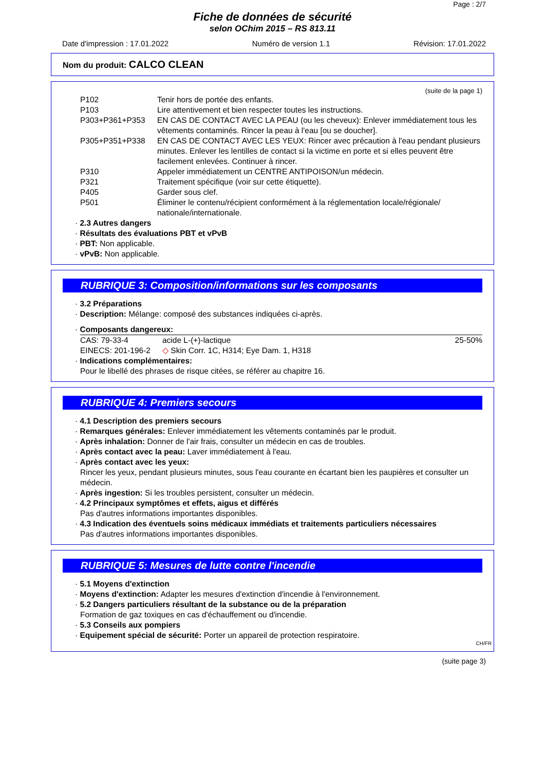Page : 2/7
Fiche de données de sécurité
selon OChim 2015 – RS 813.11
Date d'impression : 17.01.2022 Numéro de version 1.1 Révision: 17.01.2022
Nom du produit: CALCO CLEAN
(suite de la page 1)
| P102 | Tenir hors de portée des enfants. |
| P103 | Lire attentivement et bien respecter toutes les instructions. |
| P303+P361+P353 | EN CAS DE CONTACT AVEC LA PEAU (ou les cheveux): Enlever immédiatement tous les vêtements contaminés. Rincer la peau à l'eau [ou se doucher]. |
| P305+P351+P338 | EN CAS DE CONTACT AVEC LES YEUX: Rincer avec précaution à l'eau pendant plusieurs minutes. Enlever les lentilles de contact si la victime en porte et si elles peuvent être facilement enlevées. Continuer à rincer. |
| P310 | Appeler immédiatement un CENTRE ANTIPOISON/un médecin. |
| P321 | Traitement spécifique (voir sur cette étiquette). |
| P405 | Garder sous clef. |
| P501 | Éliminer le contenu/récipient conformément à la réglementation locale/régionale/ nationale/internationale. |
· 2.3 Autres dangers
· Résultats des évaluations PBT et vPvB
· PBT: Non applicable.
· vPvB: Non applicable.
RUBRIQUE 3: Composition/informations sur les composants
· 3.2 Préparations
· Description: Mélange: composé des substances indiquées ci-après.
· Composants dangereux:
| CAS: 79-33-4 | acide L-(+)-lactique | 25-50% |
| EINECS: 201-196-2 | ◇ Skin Corr. 1C, H314; Eye Dam. 1, H318 | |
· Indications complémentaires:
Pour le libellé des phrases de risque citées, se référer au chapitre 16.
RUBRIQUE 4: Premiers secours
· 4.1 Description des premiers secours
· Remarques générales: Enlever immédiatement les vêtements contaminés par le produit.
· Après inhalation: Donner de l'air frais, consulter un médecin en cas de troubles.
· Après contact avec la peau: Laver immédiatement à l'eau.
· Après contact avec les yeux:
Rincer les yeux, pendant plusieurs minutes, sous l'eau courante en écartant bien les paupières et consulter un médecin.
· Après ingestion: Si les troubles persistent, consulter un médecin.
· 4.2 Principaux symptômes et effets, aigus et différés
Pas d'autres informations importantes disponibles.
· 4.3 Indication des éventuels soins médicaux immédiats et traitements particuliers nécessaires
Pas d'autres informations importantes disponibles.
RUBRIQUE 5: Mesures de lutte contre l'incendie
· 5.1 Moyens d'extinction
· Moyens d'extinction: Adapter les mesures d'extinction d'incendie à l'environnement.
· 5.2 Dangers particuliers résultant de la substance ou de la préparation
Formation de gaz toxiques en cas d'échauffement ou d'incendie.
· 5.3 Conseils aux pompiers
· Equipement spécial de sécurité: Porter un appareil de protection respiratoire.
CH/FR
(suite page 3)